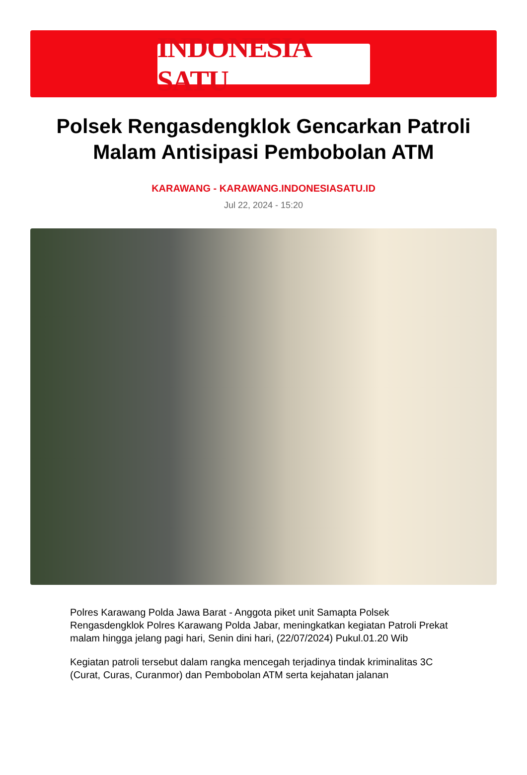INDONESIA SATU
Polsek Rengasdengklok Gencarkan Patroli Malam Antisipasi Pembobolan ATM
KARAWANG - KARAWANG.INDONESIASATU.ID
Jul 22, 2024 - 15:20
Polres Karawang Polda Jawa Barat - Anggota piket unit Samapta Polsek Rengasdengklok Polres Karawang Polda Jabar, meningkatkan kegiatan Patroli Prekat malam hingga jelang pagi hari, Senin dini hari, (22/07/2024) Pukul.01.20 Wib
Kegiatan patroli tersebut dalam rangka mencegah terjadinya tindak kriminalitas 3C (Curat, Curas, Curanmor) dan Pembobolan ATM serta kejahatan jalanan